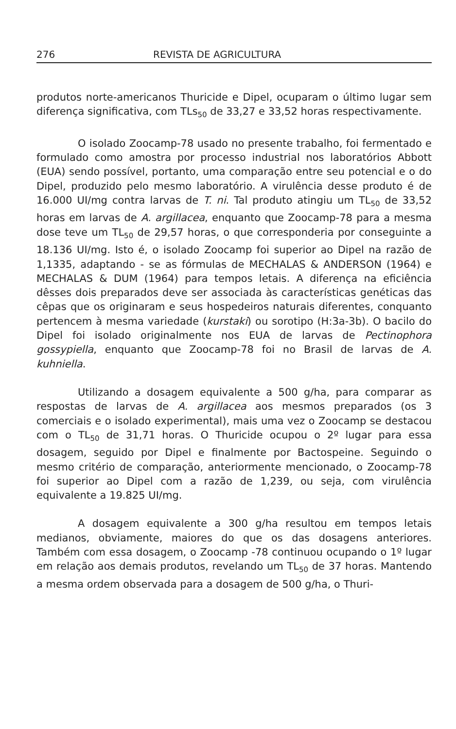276 REVISTA DE AGRICULTURA
produtos norte-americanos Thuricide e Dipel, ocuparam o último lugar sem diferença significativa, com TLs<sub>50</sub> de 33,27 e 33,52 horas respectivamente.
O isolado Zoocamp-78 usado no presente trabalho, foi fermentado e formulado como amostra por processo industrial nos laboratórios Abbott (EUA) sendo possível, portanto, uma comparação entre seu potencial e o do Dipel, produzido pelo mesmo laboratório. A virulência desse produto é de 16.000 UI/mg contra larvas de T. ni. Tal produto atingiu um TL<sub>50</sub> de 33,52 horas em larvas de A. argillacea, enquanto que Zoocamp-78 para a mesma dose teve um TL<sub>50</sub> de 29,57 horas, o que corresponderia por conseguinte a 18.136 UI/mg. Isto é, o isolado Zoocamp foi superior ao Dipel na razão de 1,1335, adaptando - se as fórmulas de MECHALAS & ANDERSON (1964) e MECHALAS & DUM (1964) para tempos letais. A diferença na eficiência dêsses dois preparados deve ser associada às características genéticas das cêpas que os originaram e seus hospedeiros naturais diferentes, conquanto pertencem à mesma variedade (kurstaki) ou sorotipo (H:3a-3b). O bacilo do Dipel foi isolado originalmente nos EUA de larvas de Pectinophora gossypiella, enquanto que Zoocamp-78 foi no Brasil de larvas de A. kuhniella.
Utilizando a dosagem equivalente a 500 g/ha, para comparar as respostas de larvas de A. argillacea aos mesmos preparados (os 3 comerciais e o isolado experimental), mais uma vez o Zoocamp se destacou com o TL<sub>50</sub> de 31,71 horas. O Thuricide ocupou o 2º lugar para essa dosagem, seguido por Dipel e finalmente por Bactospeine. Seguindo o mesmo critério de comparação, anteriormente mencionado, o Zoocamp-78 foi superior ao Dipel com a razão de 1,239, ou seja, com virulência equivalente a 19.825 UI/mg.
A dosagem equivalente a 300 g/ha resultou em tempos letais medianos, obviamente, maiores do que os das dosagens anteriores. Também com essa dosagem, o Zoocamp -78 continuou ocupando o 1º lugar em relação aos demais produtos, revelando um TL<sub>50</sub> de 37 horas. Mantendo a mesma ordem observada para a dosagem de 500 g/ha, o Thuri-